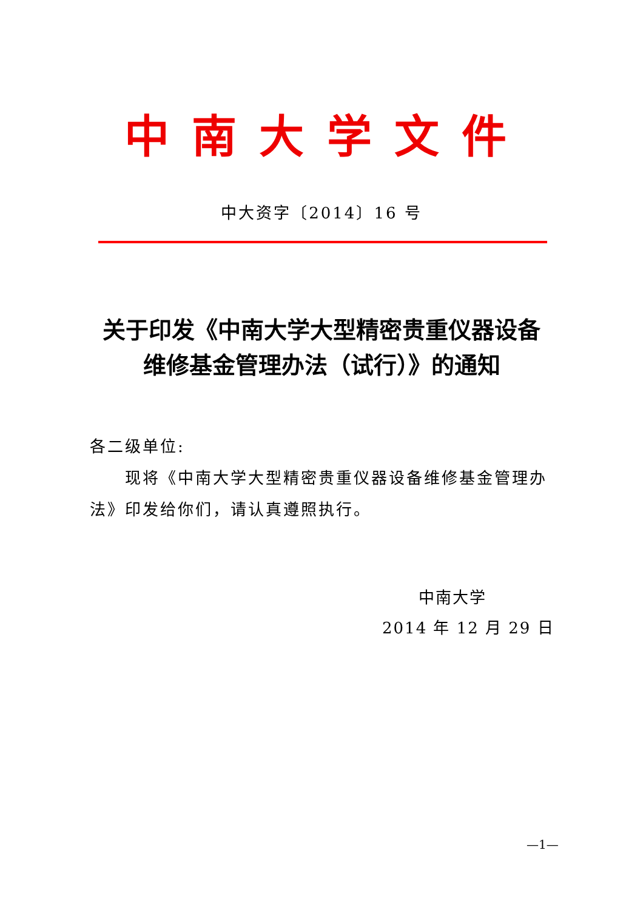中 南 大 学 文 件
中大资字〔2014〕16 号
关于印发《中南大学大型精密贵重仪器设备
维修基金管理办法（试行）》的通知
各二级单位:
现将《中南大学大型精密贵重仪器设备维修基金管理办法》印发给你们，请认真遵照执行。
中南大学
2014 年 12 月 29 日
—1—